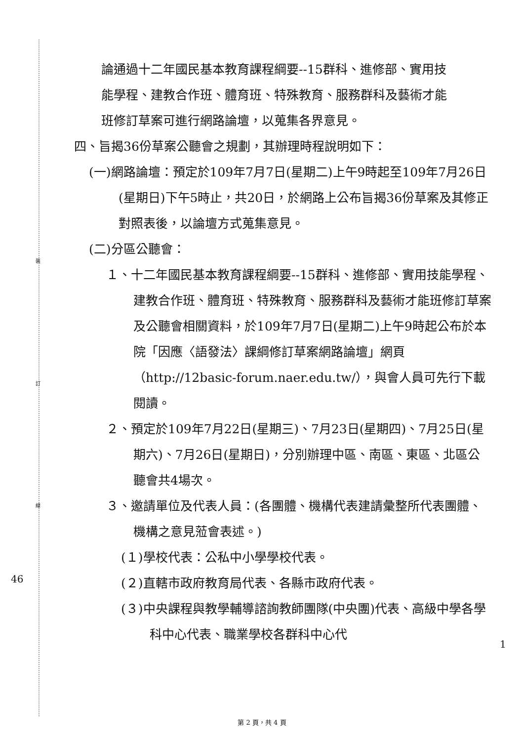裝
訂
線
46
1
論通過十二年國民基本教育課程綱要--15群科、進修部、實用技能學程、建教合作班、體育班、特殊教育、服務群科及藝術才能班修訂草案可進行網路論壇，以蒐集各界意見。
四、旨揭36份草案公聽會之規劃，其辦理時程說明如下：
(一)網路論壇：預定於109年7月7日(星期二)上午9時起至109年7月26日(星期日)下午5時止，共20日，於網路上公布旨揭36份草案及其修正對照表後，以論壇方式蒐集意見。
(二)分區公聽會：
１、十二年國民基本教育課程綱要--15群科、進修部、實用技能學程、建教合作班、體育班、特殊教育、服務群科及藝術才能班修訂草案及公聽會相關資料，於109年7月7日(星期二)上午9時起公布於本院「因應〈語發法〉課綱修訂草案網路論壇」網頁（http://12basic-forum.naer.edu.tw/），與會人員可先行下載閱讀。
２、預定於109年7月22日(星期三)、7月23日(星期四)、7月25日(星期六)、7月26日(星期日)，分別辦理中區、南區、東區、北區公聽會共4場次。
３、邀請單位及代表人員：(各團體、機構代表建請彙整所代表團體、機構之意見蒞會表述。)
(１)學校代表：公私中小學學校代表。
(２)直轄市政府教育局代表、各縣市政府代表。
(３)中央課程與教學輔導諮詢教師團隊(中央團)代表、高級中學各學科中心代表、職業學校各群科中心代
第 2 頁，共 4 頁